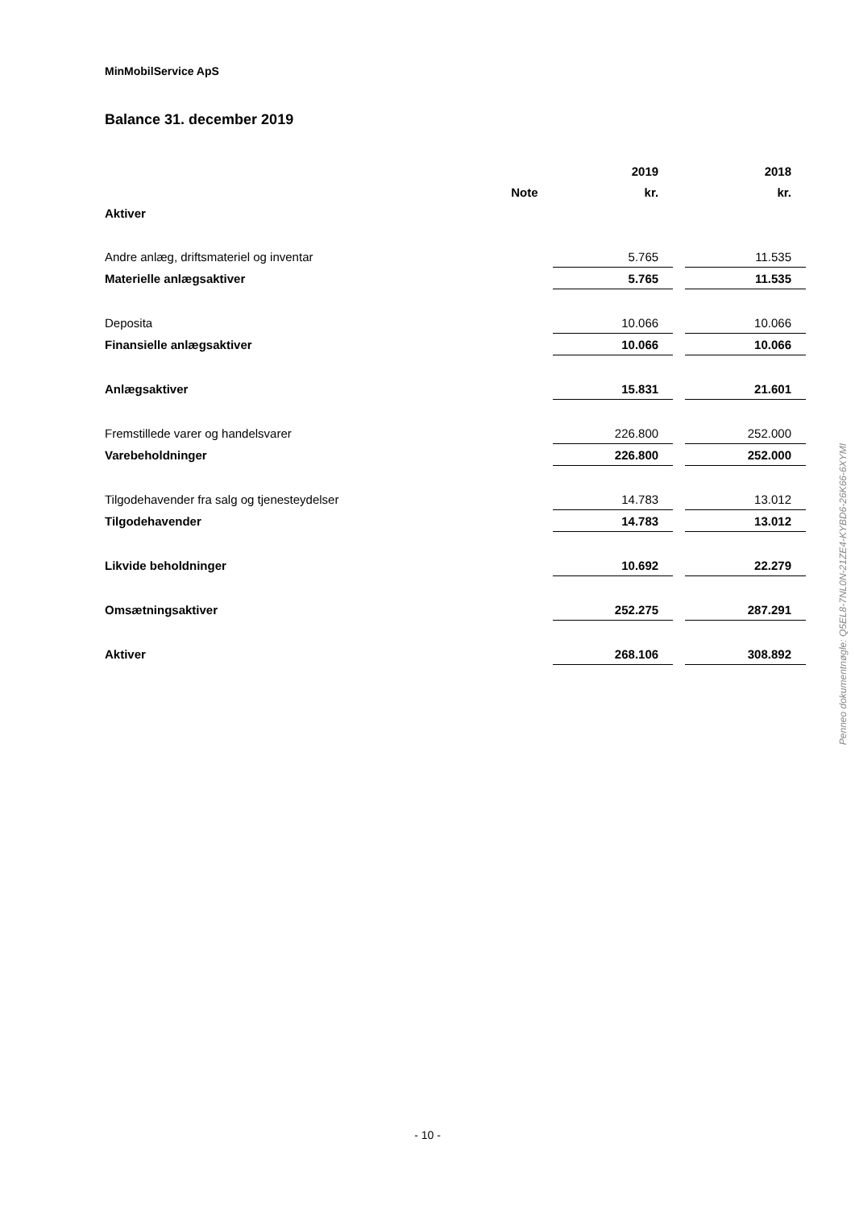MinMobilService ApS
Balance 31. december 2019
| | | 2019 | | 2018 |
| | Note | kr. | | kr. |
| Aktiver | | | | |
| Andre anlæg, driftsmateriel og inventar | | 5.765 | | 11.535 |
| Materielle anlægsaktiver | | 5.765 | | 11.535 |
| Deposita | | 10.066 | | 10.066 |
| Finansielle anlægsaktiver | | 10.066 | | 10.066 |
| Anlægsaktiver | | 15.831 | | 21.601 |
| Fremstillede varer og handelsvarer | | 226.800 | | 252.000 |
| Varebeholdninger | | 226.800 | | 252.000 |
| Tilgodehavender fra salg og tjenesteydelser | | 14.783 | | 13.012 |
| Tilgodehavender | | 14.783 | | 13.012 |
| Likvide beholdninger | | 10.692 | | 22.279 |
| Omsætningsaktiver | | 252.275 | | 287.291 |
| Aktiver | | 268.106 | | 308.892 |
Penneo dokumentnøgle: Q5EL8-7NL0N-21ZE4-KYBD6-26K66-6XYMI
- 10 -